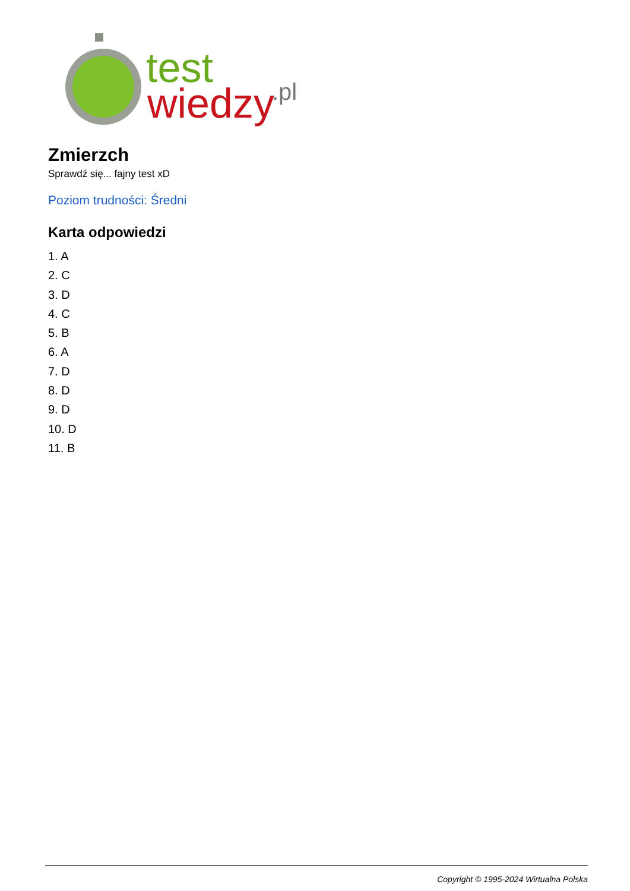test
wiedzy
.pl
Zmierzch
Sprawdź się... fajny test xD
Poziom trudności: Średni
Karta odpowiedzi
1. A
2. C
3. D
4. C
5. B
6. A
7. D
8. D
9. D
10. D
11. B
Copyright © 1995-2024 Wirtualna Polska